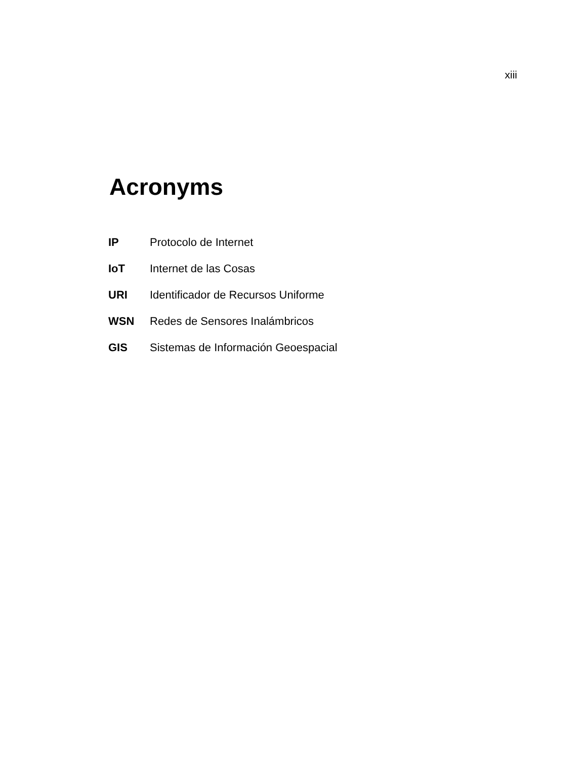xiii
Acronyms
| IP | Protocolo de Internet |
| IoT | Internet de las Cosas |
| URI | Identificador de Recursos Uniforme |
| WSN | Redes de Sensores Inalámbricos |
| GIS | Sistemas de Información Geoespacial |